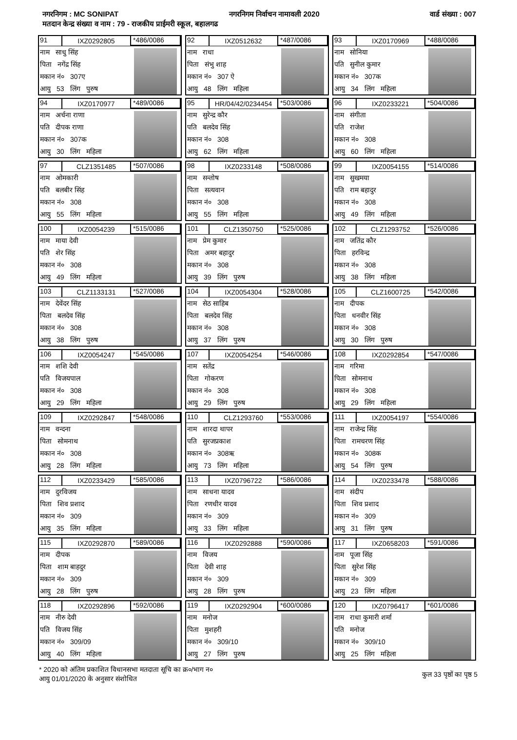नगरनिगम : MC SONIPAT नगरनिगम निर्वाचन नामावली 2020 वार्ड संख्या : 007
मतदान केन्द्र संख्या व नाम : 79 - राजकीय प्राईमरी स्कूल, बहालगढ
91 IXZ0292805 *486/0086
नाम साधु सिंह
पिता नगेंद्र सिंह
मकान नं० 307ए
आयु 53 लिंग पुरुष
92 IXZ0512632 *487/0086
नाम राधा
पिता संभु शाह
मकान नं० 307 ऐ
आयु 48 लिंग महिला
93 IXZ0170969 *488/0086
नाम सोनिया
पति सुनील कुमार
मकान नं० 307क
आयु 34 लिंग महिला
94 IXZ0170977 *489/0086
नाम अर्चना राणा
पति दीपक राणा
मकान नं० 307क
आयु 30 लिंग महिला
95 HR/04/42/0234454 *503/0086
नाम सुरेन्द्र कौर
पति बलदेव सिंह
मकान नं० 308
आयु 62 लिंग महिला
96 IXZ0233221 *504/0086
नाम संगीता
पति राजेश
मकान नं० 308
आयु 60 लिंग महिला
97 CLZ1351485 *507/0086
नाम ओमकारी
पति बलबीर सिंह
मकान नं० 308
आयु 55 लिंग महिला
98 IXZ0233148 *508/0086
नाम सन्तोष
पिता सत्यवान
मकान नं० 308
आयु 55 लिंग महिला
99 IXZ0054155 *514/0086
नाम सुखमया
पति राम बहादुर
मकान नं० 308
आयु 49 लिंग महिला
100 IXZ0054239 *515/0086
नाम माया देवी
पति शेर सिंह
मकान नं० 308
आयु 49 लिंग महिला
101 CLZ1350750 *525/0086
नाम प्रेम कुमार
पिता अमर बहादुर
मकान नं० 308
आयु 39 लिंग पुरुष
102 CLZ1293752 *526/0086
नाम जतिंद्र कौर
पिता हरविन्द्र
मकान नं० 308
आयु 38 लिंग महिला
103 CLZ1133131 *527/0086
नाम देवेंदर सिंह
पिता बलदेव सिंह
मकान नं० 308
आयु 38 लिंग पुरुष
104 IXZ0054304 *528/0086
नाम सेठ साहिब
पिता बलदेव सिंह
मकान नं० 308
आयु 37 लिंग पुरुष
105 CLZ1600725 *542/0086
नाम दीपक
पिता धनवीर सिंह
मकान नं० 308
आयु 30 लिंग पुरुष
106 IXZ0054247 *545/0086
नाम शशि देवी
पति विजयपाल
मकान नं० 308
आयु 29 लिंग महिला
107 IXZ0054254 *546/0086
नाम सतेंद्र
पिता गोकरण
मकान नं० 308
आयु 29 लिंग पुरुष
108 IXZ0292854 *547/0086
नाम गरिमा
पिता सोमनाथ
मकान नं० 308
आयु 29 लिंग महिला
109 IXZ0292847 *548/0086
नाम वन्दना
पिता सोमनाथ
मकान नं० 308
आयु 28 लिंग महिला
110 CLZ1293760 *553/0086
नाम शारदा थापर
पति सुरजप्रकाश
मकान नं० 308ऋ
आयु 73 लिंग महिला
111 IXZ0054197 *554/0086
नाम राजेन्द्र सिंह
पिता रामचरण सिंह
मकान नं० 308क
आयु 54 लिंग पुरुष
112 IXZ0233429 *585/0086
नाम दुरविजय
पिता शिव प्रशाद
मकान नं० 309
आयु 35 लिंग महिला
113 IXZ0796722 *586/0086
नाम साधना यादव
पिता रणधीर यादव
मकान नं० 309
आयु 33 लिंग महिला
114 IXZ0233478 *588/0086
नाम संदीप
पिता शिव प्रशाद
मकान नं० 309
आयु 31 लिंग पुरुष
115 IXZ0292870 *589/0086
नाम दीपक
पिता शाम बाहदुर
मकान नं० 309
आयु 28 लिंग पुरुष
116 IXZ0292888 *590/0086
नाम विजय
पिता देवी शाह
मकान नं० 309
आयु 28 लिंग पुरुष
117 IXZ0658203 *591/0086
नाम पूजा सिंह
पिता सुरेश सिंह
मकान नं० 309
आयु 23 लिंग महिला
118 IXZ0292896 *592/0086
नाम नीरु देवी
पति विजय सिंह
मकान नं० 309/09
आयु 40 लिंग महिला
119 IXZ0292904 *600/0086
नाम मनोज
पिता मुशहरी
मकान नं० 309/10
आयु 27 लिंग पुरुष
120 IXZ0796417 *601/0086
नाम राधा कुमारी शर्मा
पति मनोज
मकान नं० 309/10
आयु 25 लिंग महिला
* 2020 को अंतिम प्रकाशित विधानसभा मतदाता सूचि का क्र०/भाग न०
आयु 01/01/2020 के अनुसार संशोधित
कुल 33 पृष्ठों का पृष्ठ 5